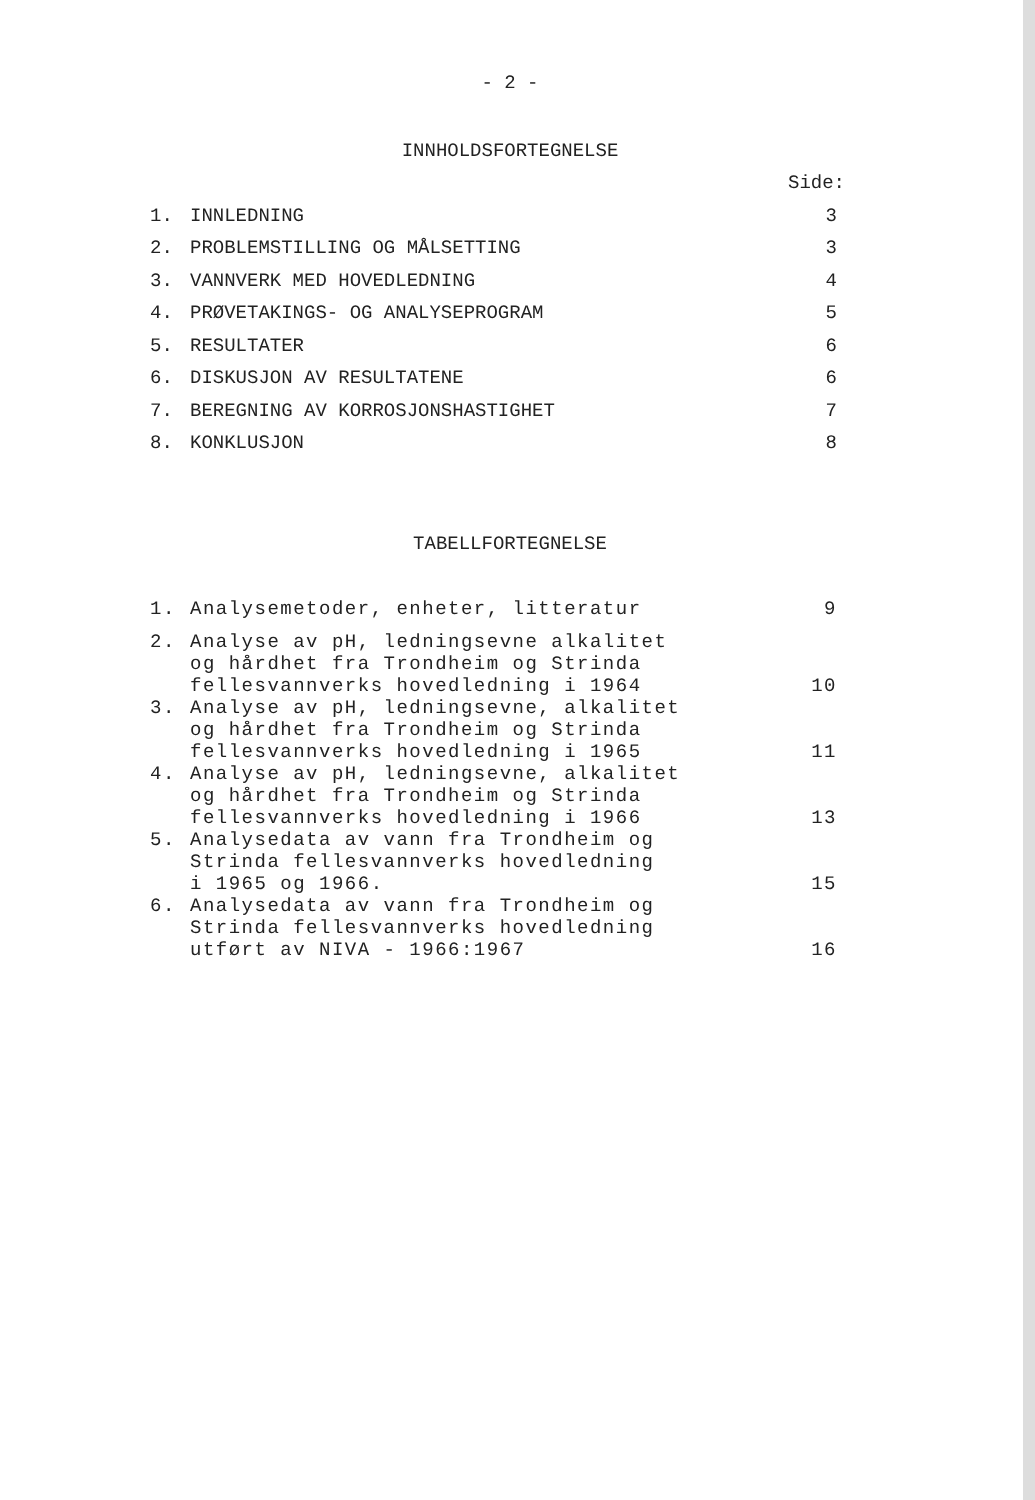- 2 -
INNHOLDSFORTEGNELSE
| | | Side: |
| 1. | INNLEDNING | 3 |
| 2. | PROBLEMSTILLING OG MÅLSETTING | 3 |
| 3. | VANNVERK MED HOVEDLEDNING | 4 |
| 4. | PRØVETAKINGS- OG ANALYSEPROGRAM | 5 |
| 5. | RESULTATER | 6 |
| 6. | DISKUSJON AV RESULTATENE | 6 |
| 7. | BEREGNING AV KORROSJONSHASTIGHET | 7 |
| 8. | KONKLUSJON | 8 |
TABELLFORTEGNELSE
| 1. | Analysemetoder, enheter, litteratur | 9 |
| 2. | Analyse av pH, ledningsevne alkalitet og hårdhet fra Trondheim og Strinda fellesvannverks hovedledning i 1964 | 10 |
| 3. | Analyse av pH, ledningsevne, alkalitet og hårdhet fra Trondheim og Strinda fellesvannverks hovedledning i 1965 | 11 |
| 4. | Analyse av pH, ledningsevne, alkalitet og hårdhet fra Trondheim og Strinda fellesvannverks hovedledning i 1966 | 13 |
| 5. | Analysedata av vann fra Trondheim og Strinda fellesvannverks hovedledning i 1965 og 1966. | 15 |
| 6. | Analysedata av vann fra Trondheim og Strinda fellesvannverks hovedledning utført av NIVA - 1966:1967 | 16 |